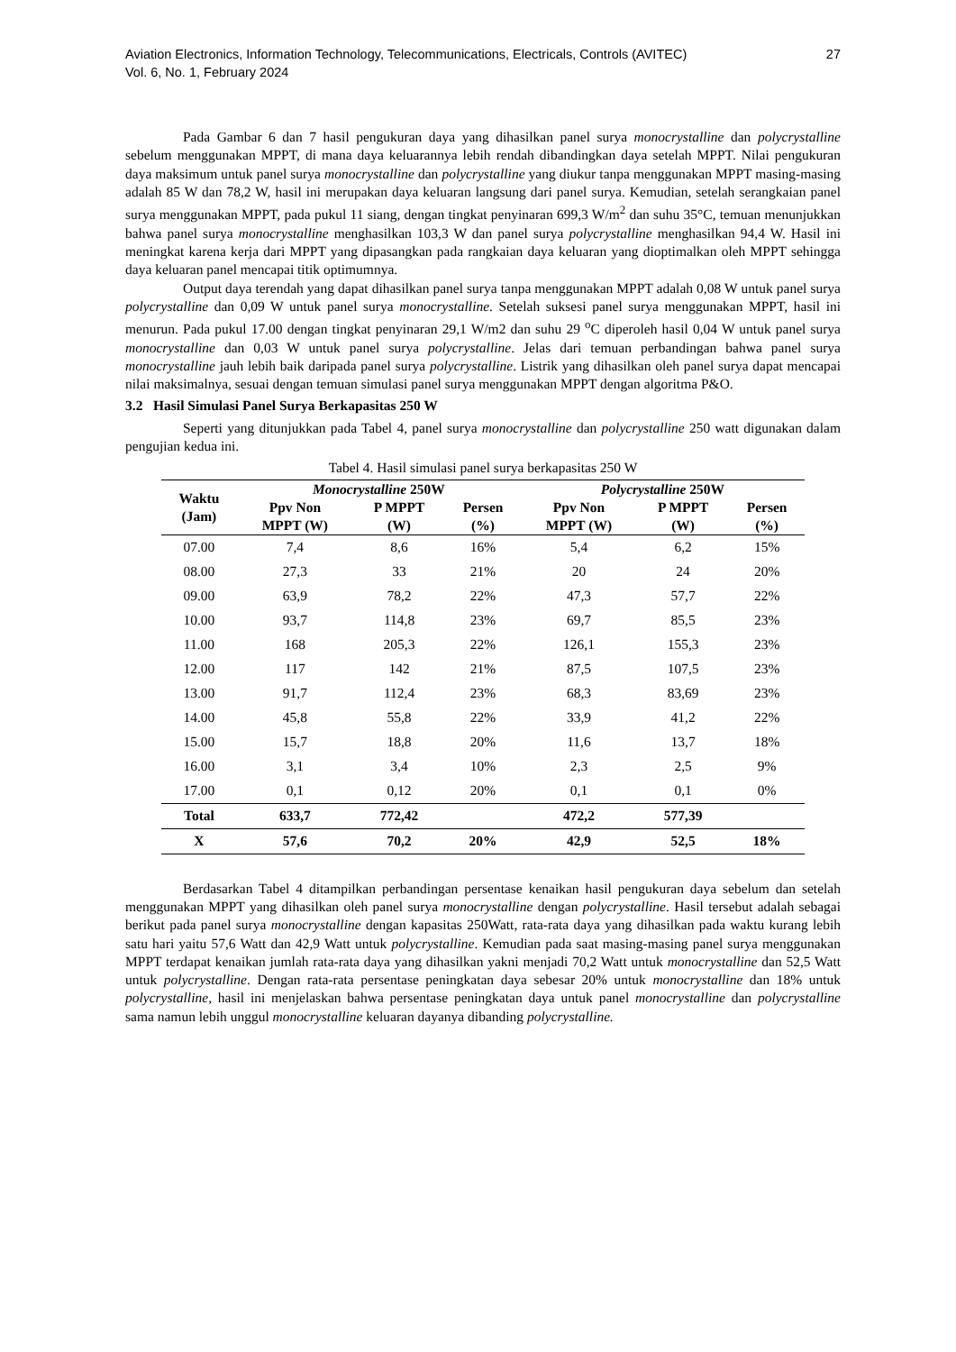Aviation Electronics, Information Technology, Telecommunications, Electricals, Controls (AVITEC)
Vol. 6, No. 1, February 2024
27
Pada Gambar 6 dan 7 hasil pengukuran daya yang dihasilkan panel surya monocrystalline dan polycrystalline sebelum menggunakan MPPT, di mana daya keluarannya lebih rendah dibandingkan daya setelah MPPT. Nilai pengukuran daya maksimum untuk panel surya monocrystalline dan polycrystalline yang diukur tanpa menggunakan MPPT masing-masing adalah 85 W dan 78,2 W, hasil ini merupakan daya keluaran langsung dari panel surya. Kemudian, setelah serangkaian panel surya menggunakan MPPT, pada pukul 11 siang, dengan tingkat penyinaran 699,3 W/m<sup>2</sup> dan suhu 35°C, temuan menunjukkan bahwa panel surya monocrystalline menghasilkan 103,3 W dan panel surya polycrystalline menghasilkan 94,4 W. Hasil ini meningkat karena kerja dari MPPT yang dipasangkan pada rangkaian daya keluaran yang dioptimalkan oleh MPPT sehingga daya keluaran panel mencapai titik optimumnya.
Output daya terendah yang dapat dihasilkan panel surya tanpa menggunakan MPPT adalah 0,08 W untuk panel surya polycrystalline dan 0,09 W untuk panel surya monocrystalline. Setelah suksesi panel surya menggunakan MPPT, hasil ini menurun. Pada pukul 17.00 dengan tingkat penyinaran 29,1 W/m2 dan suhu 29 <sup>o</sup>C diperoleh hasil 0,04 W untuk panel surya monocrystalline dan 0,03 W untuk panel surya polycrystalline. Jelas dari temuan perbandingan bahwa panel surya monocrystalline jauh lebih baik daripada panel surya polycrystalline. Listrik yang dihasilkan oleh panel surya dapat mencapai nilai maksimalnya, sesuai dengan temuan simulasi panel surya menggunakan MPPT dengan algoritma P&O.
3.2 Hasil Simulasi Panel Surya Berkapasitas 250 W
Seperti yang ditunjukkan pada Tabel 4, panel surya monocrystalline dan polycrystalline 250 watt digunakan dalam pengujian kedua ini.
Tabel 4. Hasil simulasi panel surya berkapasitas 250 W
| Waktu (Jam) | Monocrystalline 250W | | | Polycrystalline 250W | | |
| --- | --- | --- | --- | --- | --- | --- |
| | Ppv Non MPPT (W) | P MPPT (W) | Persen (%) | Ppv Non MPPT (W) | P MPPT (W) | Persen (%) |
| 07.00 | 7,4 | 8,6 | 16% | 5,4 | 6,2 | 15% |
| 08.00 | 27,3 | 33 | 21% | 20 | 24 | 20% |
| 09.00 | 63,9 | 78,2 | 22% | 47,3 | 57,7 | 22% |
| 10.00 | 93,7 | 114,8 | 23% | 69,7 | 85,5 | 23% |
| 11.00 | 168 | 205,3 | 22% | 126,1 | 155,3 | 23% |
| 12.00 | 117 | 142 | 21% | 87,5 | 107,5 | 23% |
| 13.00 | 91,7 | 112,4 | 23% | 68,3 | 83,69 | 23% |
| 14.00 | 45,8 | 55,8 | 22% | 33,9 | 41,2 | 22% |
| 15.00 | 15,7 | 18,8 | 20% | 11,6 | 13,7 | 18% |
| 16.00 | 3,1 | 3,4 | 10% | 2,3 | 2,5 | 9% |
| 17.00 | 0,1 | 0,12 | 20% | 0,1 | 0,1 | 0% |
| Total | 633,7 | 772,42 | | 472,2 | 577,39 | |
| X | 57,6 | 70,2 | 20% | 42,9 | 52,5 | 18% |
Berdasarkan Tabel 4 ditampilkan perbandingan persentase kenaikan hasil pengukuran daya sebelum dan setelah menggunakan MPPT yang dihasilkan oleh panel surya monocrystalline dengan polycrystalline. Hasil tersebut adalah sebagai berikut pada panel surya monocrystalline dengan kapasitas 250Watt, rata-rata daya yang dihasilkan pada waktu kurang lebih satu hari yaitu 57,6 Watt dan 42,9 Watt untuk polycrystalline. Kemudian pada saat masing-masing panel surya menggunakan MPPT terdapat kenaikan jumlah rata-rata daya yang dihasilkan yakni menjadi 70,2 Watt untuk monocrystalline dan 52,5 Watt untuk polycrystalline. Dengan rata-rata persentase peningkatan daya sebesar 20% untuk monocrystalline dan 18% untuk polycrystalline, hasil ini menjelaskan bahwa persentase peningkatan daya untuk panel monocrystalline dan polycrystalline sama namun lebih unggul monocrystalline keluaran dayanya dibanding polycrystalline.